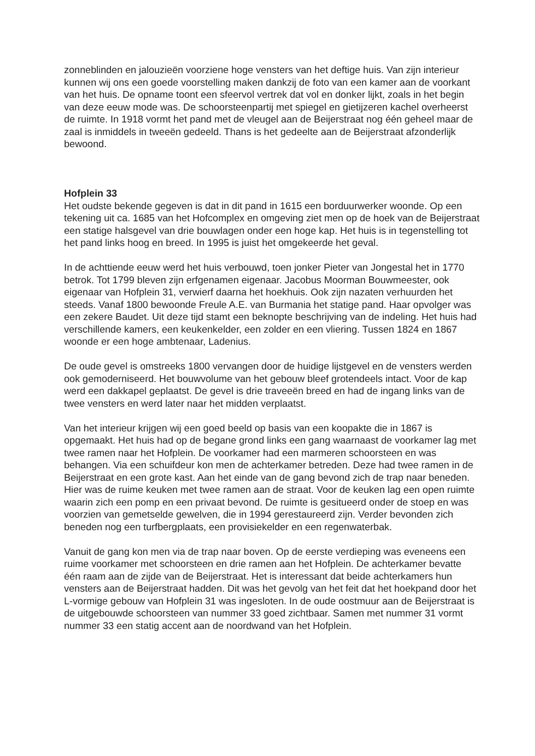zonneblinden en jalouzieën voorziene hoge vensters van het deftige huis. Van zijn interieur kunnen wij ons een goede voorstelling maken dankzij de foto van een kamer aan de voorkant van het huis. De opname toont een sfeervol vertrek dat vol en donker lijkt, zoals in het begin van deze eeuw mode was. De schoorsteenpartij met spiegel en gietijzeren kachel overheerst de ruimte. In 1918 vormt het pand met de vleugel aan de Beijerstraat nog één geheel maar de zaal is inmiddels in tweeën gedeeld. Thans is het gedeelte aan de Beijerstraat afzonderlijk bewoond.
Hofplein 33
Het oudste bekende gegeven is dat in dit pand in 1615 een borduurwerker woonde. Op een tekening uit ca. 1685 van het Hofcomplex en omgeving ziet men op de hoek van de Beijerstraat een statige halsgevel van drie bouwlagen onder een hoge kap. Het huis is in tegenstelling tot het pand links hoog en breed. In 1995 is juist het omgekeerde het geval.
In de achttiende eeuw werd het huis verbouwd, toen jonker Pieter van Jongestal het in 1770 betrok. Tot 1799 bleven zijn erfgenamen eigenaar. Jacobus Moorman Bouwmeester, ook eigenaar van Hofplein 31, verwierf daarna het hoekhuis. Ook zijn nazaten verhuurden het steeds. Vanaf 1800 bewoonde Freule A.E. van Burmania het statige pand. Haar opvolger was een zekere Baudet. Uit deze tijd stamt een beknopte beschrijving van de indeling. Het huis had verschillende kamers, een keukenkelder, een zolder en een vliering. Tussen 1824 en 1867 woonde er een hoge ambtenaar, Ladenius.
De oude gevel is omstreeks 1800 vervangen door de huidige lijstgevel en de vensters werden ook gemoderniseerd. Het bouwvolume van het gebouw bleef grotendeels intact. Voor de kap werd een dakkapel geplaatst. De gevel is drie traveeën breed en had de ingang links van de twee vensters en werd later naar het midden verplaatst.
Van het interieur krijgen wij een goed beeld op basis van een koopakte die in 1867 is opgemaakt. Het huis had op de begane grond links een gang waarnaast de voorkamer lag met twee ramen naar het Hofplein. De voorkamer had een marmeren schoorsteen en was behangen. Via een schuifdeur kon men de achterkamer betreden. Deze had twee ramen in de Beijerstraat en een grote kast. Aan het einde van de gang bevond zich de trap naar beneden. Hier was de ruime keuken met twee ramen aan de straat. Voor de keuken lag een open ruimte waarin zich een pomp en een privaat bevond. De ruimte is gesitueerd onder de stoep en was voorzien van gemetselde gewelven, die in 1994 gerestaureerd zijn. Verder bevonden zich beneden nog een turfbergplaats, een provisiekelder en een regenwaterbak.
Vanuit de gang kon men via de trap naar boven. Op de eerste verdieping was eveneens een ruime voorkamer met schoorsteen en drie ramen aan het Hofplein. De achterkamer bevatte één raam aan de zijde van de Beijerstraat. Het is interessant dat beide achterkamers hun vensters aan de Beijerstraat hadden. Dit was het gevolg van het feit dat het hoekpand door het L-vormige gebouw van Hofplein 31 was ingesloten. In de oude oostmuur aan de Beijerstraat is de uitgebouwde schoorsteen van nummer 33 goed zichtbaar. Samen met nummer 31 vormt nummer 33 een statig accent aan de noordwand van het Hofplein.